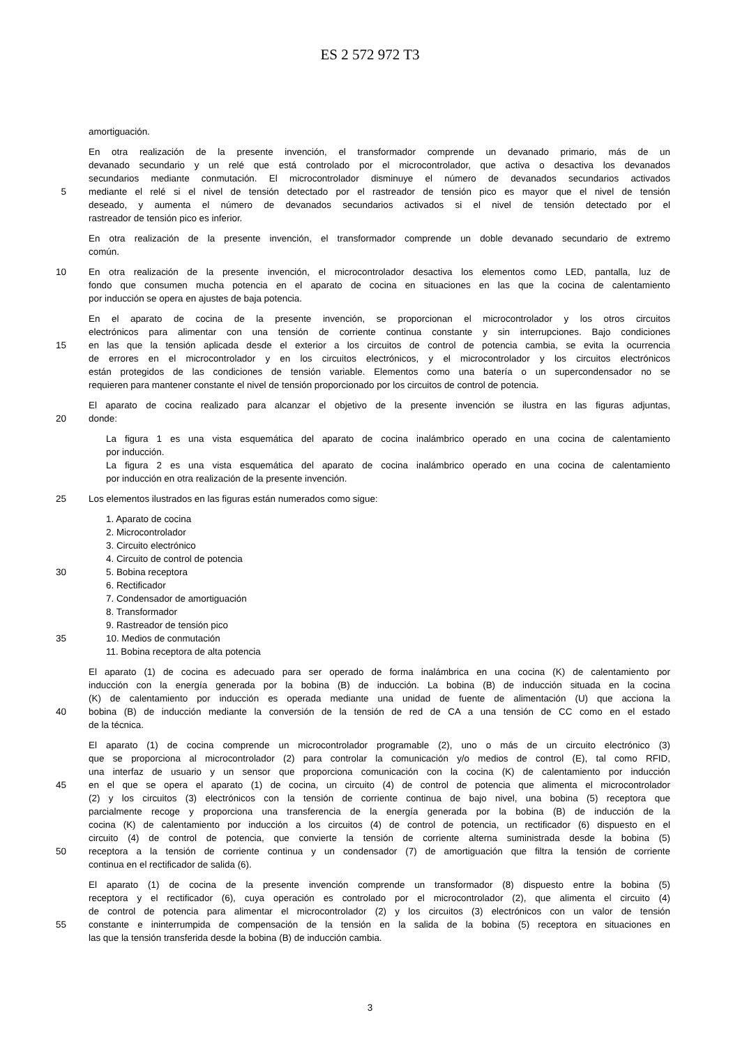ES 2 572 972 T3
amortiguación.
En otra realización de la presente invención, el transformador comprende un devanado primario, más de un
devanado secundario y un relé que está controlado por el microcontrolador, que activa o desactiva los devanados
secundarios mediante conmutación. El microcontrolador disminuye el número de devanados secundarios activados
5 mediante el relé si el nivel de tensión detectado por el rastreador de tensión pico es mayor que el nivel de tensión
deseado, y aumenta el número de devanados secundarios activados si el nivel de tensión detectado por el
rastreador de tensión pico es inferior.
En otra realización de la presente invención, el transformador comprende un doble devanado secundario de extremo
común.
10 En otra realización de la presente invención, el microcontrolador desactiva los elementos como LED, pantalla, luz de
fondo que consumen mucha potencia en el aparato de cocina en situaciones en las que la cocina de calentamiento
por inducción se opera en ajustes de baja potencia.
En el aparato de cocina de la presente invención, se proporcionan el microcontrolador y los otros circuitos
electrónicos para alimentar con una tensión de corriente continua constante y sin interrupciones. Bajo condiciones
15 en las que la tensión aplicada desde el exterior a los circuitos de control de potencia cambia, se evita la ocurrencia
de errores en el microcontrolador y en los circuitos electrónicos, y el microcontrolador y los circuitos electrónicos
están protegidos de las condiciones de tensión variable. Elementos como una batería o un supercondensador no se
requieren para mantener constante el nivel de tensión proporcionado por los circuitos de control de potencia.
El aparato de cocina realizado para alcanzar el objetivo de la presente invención se ilustra en las figuras adjuntas,
20 donde:
La figura 1 es una vista esquemática del aparato de cocina inalámbrico operado en una cocina de calentamiento
por inducción.
La figura 2 es una vista esquemática del aparato de cocina inalámbrico operado en una cocina de calentamiento
por inducción en otra realización de la presente invención.
25 Los elementos ilustrados en las figuras están numerados como sigue:
1. Aparato de cocina
2. Microcontrolador
3. Circuito electrónico
4. Circuito de control de potencia
30 5. Bobina receptora
6. Rectificador
7. Condensador de amortiguación
8. Transformador
9. Rastreador de tensión pico
35 10. Medios de conmutación
11. Bobina receptora de alta potencia
El aparato (1) de cocina es adecuado para ser operado de forma inalámbrica en una cocina (K) de calentamiento por
inducción con la energía generada por la bobina (B) de inducción. La bobina (B) de inducción situada en la cocina
(K) de calentamiento por inducción es operada mediante una unidad de fuente de alimentación (U) que acciona la
40 bobina (B) de inducción mediante la conversión de la tensión de red de CA a una tensión de CC como en el estado
de la técnica.
El aparato (1) de cocina comprende un microcontrolador programable (2), uno o más de un circuito electrónico (3)
que se proporciona al microcontrolador (2) para controlar la comunicación y/o medios de control (E), tal como RFID,
una interfaz de usuario y un sensor que proporciona comunicación con la cocina (K) de calentamiento por inducción
45 en el que se opera el aparato (1) de cocina, un circuito (4) de control de potencia que alimenta el microcontrolador
(2) y los circuitos (3) electrónicos con la tensión de corriente continua de bajo nivel, una bobina (5) receptora que
parcialmente recoge y proporciona una transferencia de la energía generada por la bobina (B) de inducción de la
cocina (K) de calentamiento por inducción a los circuitos (4) de control de potencia, un rectificador (6) dispuesto en el
circuito (4) de control de potencia, que convierte la tensión de corriente alterna suministrada desde la bobina (5)
50 receptora a la tensión de corriente continua y un condensador (7) de amortiguación que filtra la tensión de corriente
continua en el rectificador de salida (6).
El aparato (1) de cocina de la presente invención comprende un transformador (8) dispuesto entre la bobina (5)
receptora y el rectificador (6), cuya operación es controlado por el microcontrolador (2), que alimenta el circuito (4)
de control de potencia para alimentar el microcontrolador (2) y los circuitos (3) electrónicos con un valor de tensión
55 constante e ininterrumpida de compensación de la tensión en la salida de la bobina (5) receptora en situaciones en
las que la tensión transferida desde la bobina (B) de inducción cambia.
3